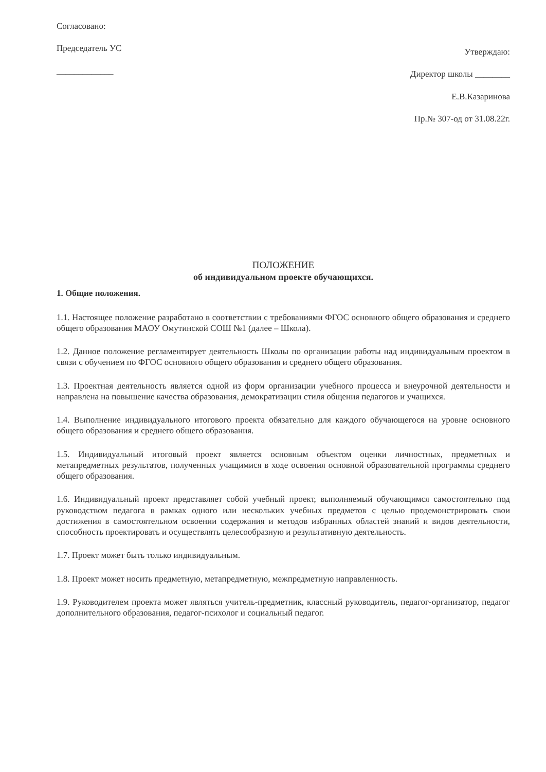Согласовано:
Председатель УС
_____________
Утверждаю:
Директор школы ________
Е.В.Казаринова
Пр.№ 307-од от 31.08.22г.
ПОЛОЖЕНИЕ
об индивидуальном проекте обучающихся.
1. Общие положения.
1.1. Настоящее положение разработано в соответствии с требованиями ФГОС основного общего образования и среднего общего образования МАОУ Омутинской СОШ №1 (далее – Школа).
1.2. Данное положение регламентирует деятельность Школы по организации работы над индивидуальным проектом в связи с обучением по ФГОС основного общего образования и среднего общего образования.
1.3. Проектная деятельность является одной из форм организации учебного процесса и внеурочной деятельности и направлена на повышение качества образования, демократизации стиля общения педагогов и учащихся.
1.4. Выполнение индивидуального итогового проекта обязательно для каждого обучающегося на уровне основного общего образования и среднего общего образования.
1.5. Индивидуальный итоговый проект является основным объектом оценки личностных, предметных и метапредметных результатов, полученных учащимися в ходе освоения основной образовательной программы среднего общего образования.
1.6. Индивидуальный проект представляет собой учебный проект, выполняемый обучающимся самостоятельно под руководством педагога в рамках одного или нескольких учебных предметов с целью продемонстрировать свои достижения в самостоятельном освоении содержания и методов избранных областей знаний и видов деятельности, способность проектировать и осуществлять целесообразную и результативную деятельность.
1.7. Проект может быть только индивидуальным.
1.8. Проект может носить предметную, метапредметную, межпредметную направленность.
1.9. Руководителем проекта может являться учитель-предметник, классный руководитель, педагог-организатор, педагог дополнительного образования, педагог-психолог и социальный педагог.